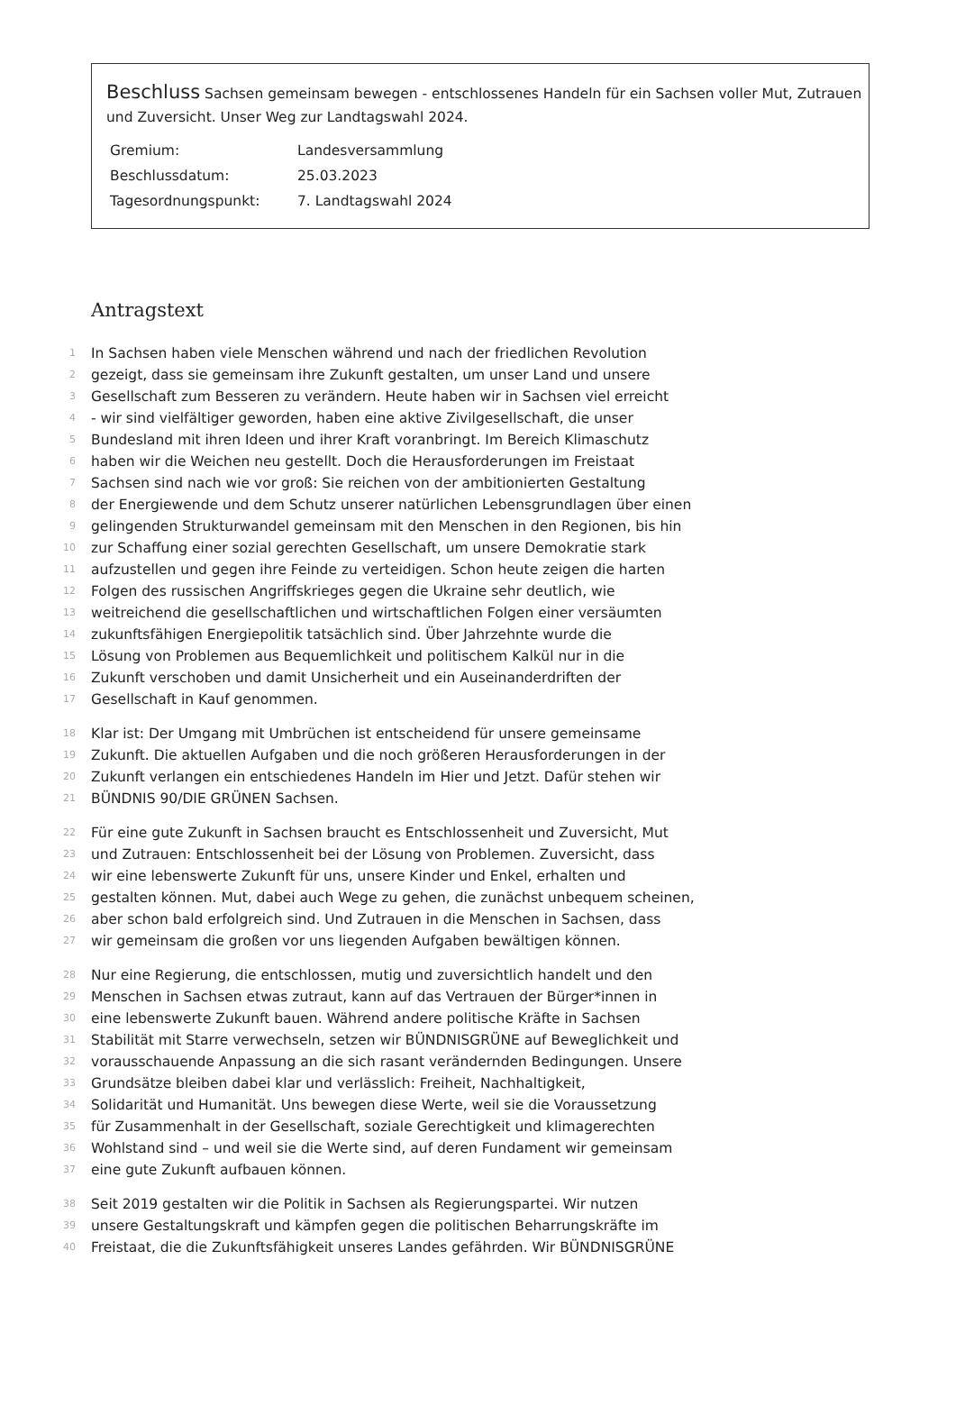Beschluss Sachsen gemeinsam bewegen - entschlossenes Handeln für ein Sachsen voller Mut, Zutrauen und Zuversicht. Unser Weg zur Landtagswahl 2024.
| Gremium: | Landesversammlung |
| Beschlussdatum: | 25.03.2023 |
| Tagesordnungspunkt: | 7. Landtagswahl 2024 |
Antragstext
1 In Sachsen haben viele Menschen während und nach der friedlichen Revolution
2 gezeigt, dass sie gemeinsam ihre Zukunft gestalten, um unser Land und unsere
3 Gesellschaft zum Besseren zu verändern. Heute haben wir in Sachsen viel erreicht
4 - wir sind vielfältiger geworden, haben eine aktive Zivilgesellschaft, die unser
5 Bundesland mit ihren Ideen und ihrer Kraft voranbringt. Im Bereich Klimaschutz
6 haben wir die Weichen neu gestellt. Doch die Herausforderungen im Freistaat
7 Sachsen sind nach wie vor groß: Sie reichen von der ambitionierten Gestaltung
8 der Energiewende und dem Schutz unserer natürlichen Lebensgrundlagen über einen
9 gelingenden Strukturwandel gemeinsam mit den Menschen in den Regionen, bis hin
10 zur Schaffung einer sozial gerechten Gesellschaft, um unsere Demokratie stark
11 aufzustellen und gegen ihre Feinde zu verteidigen. Schon heute zeigen die harten
12 Folgen des russischen Angriffskrieges gegen die Ukraine sehr deutlich, wie
13 weitreichend die gesellschaftlichen und wirtschaftlichen Folgen einer versäumten
14 zukunftsfähigen Energiepolitik tatsächlich sind. Über Jahrzehnte wurde die
15 Lösung von Problemen aus Bequemlichkeit und politischem Kalkül nur in die
16 Zukunft verschoben und damit Unsicherheit und ein Auseinanderdriften der
17 Gesellschaft in Kauf genommen.
18 Klar ist: Der Umgang mit Umbrüchen ist entscheidend für unsere gemeinsame
19 Zukunft. Die aktuellen Aufgaben und die noch größeren Herausforderungen in der
20 Zukunft verlangen ein entschiedenes Handeln im Hier und Jetzt. Dafür stehen wir
21 BÜNDNIS 90/DIE GRÜNEN Sachsen.
22 Für eine gute Zukunft in Sachsen braucht es Entschlossenheit und Zuversicht, Mut
23 und Zutrauen: Entschlossenheit bei der Lösung von Problemen. Zuversicht, dass
24 wir eine lebenswerte Zukunft für uns, unsere Kinder und Enkel, erhalten und
25 gestalten können. Mut, dabei auch Wege zu gehen, die zunächst unbequem scheinen,
26 aber schon bald erfolgreich sind. Und Zutrauen in die Menschen in Sachsen, dass
27 wir gemeinsam die großen vor uns liegenden Aufgaben bewältigen können.
28 Nur eine Regierung, die entschlossen, mutig und zuversichtlich handelt und den
29 Menschen in Sachsen etwas zutraut, kann auf das Vertrauen der Bürger*innen in
30 eine lebenswerte Zukunft bauen. Während andere politische Kräfte in Sachsen
31 Stabilität mit Starre verwechseln, setzen wir BÜNDNISGRÜNE auf Beweglichkeit und
32 vorausschauende Anpassung an die sich rasant verändernden Bedingungen. Unsere
33 Grundsätze bleiben dabei klar und verlässlich: Freiheit, Nachhaltigkeit,
34 Solidarität und Humanität. Uns bewegen diese Werte, weil sie die Voraussetzung
35 für Zusammenhalt in der Gesellschaft, soziale Gerechtigkeit und klimagerechten
36 Wohlstand sind – und weil sie die Werte sind, auf deren Fundament wir gemeinsam
37 eine gute Zukunft aufbauen können.
38 Seit 2019 gestalten wir die Politik in Sachsen als Regierungspartei. Wir nutzen
39 unsere Gestaltungskraft und kämpfen gegen die politischen Beharrungskräfte im
40 Freistaat, die die Zukunftsfähigkeit unseres Landes gefährden. Wir BÜNDNISGRÜNE